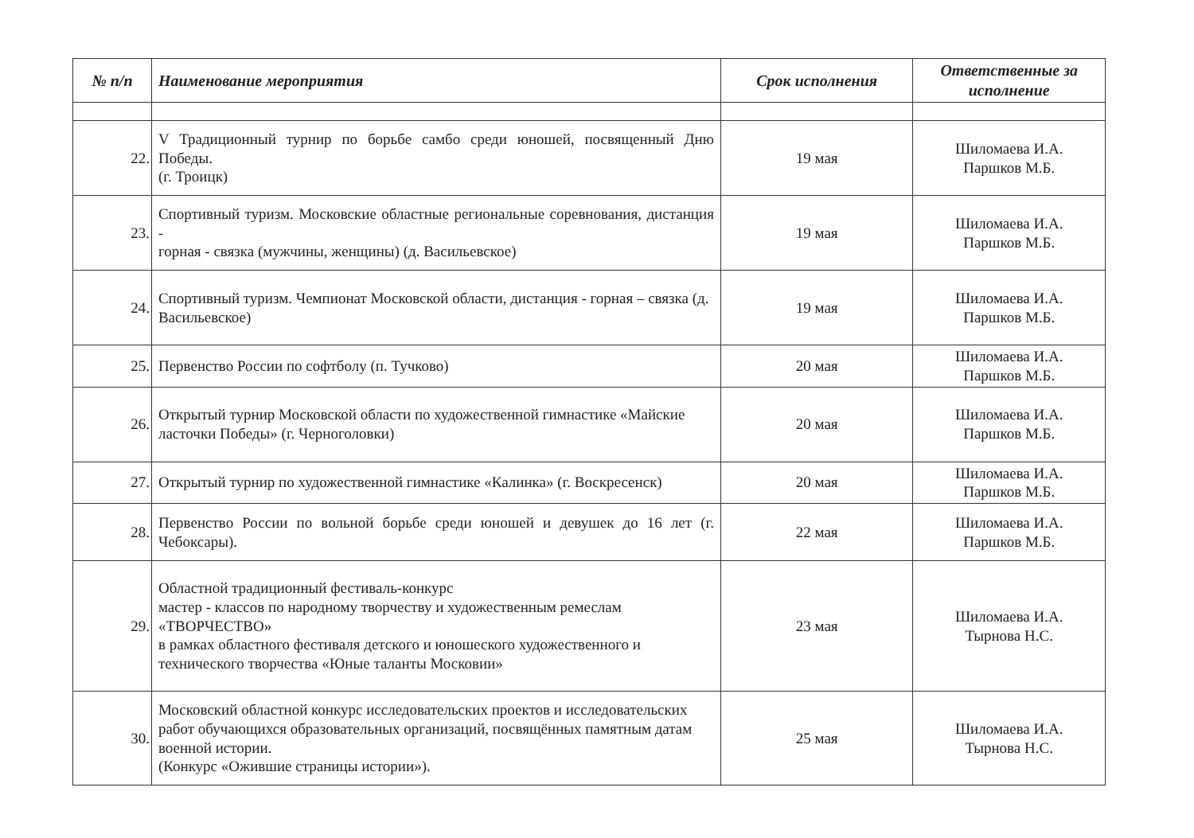| № п/п | Наименование мероприятия | Срок исполнения | Ответственные за исполнение |
| --- | --- | --- | --- |
| 22. | V Традиционный турнир по борьбе самбо среди юношей, посвященный Дню Победы. (г. Троицк) | 19 мая | Шиломаева И.А. Паршков М.Б. |
| 23. | Спортивный туризм. Московские областные региональные соревнования, дистанция - горная - связка (мужчины, женщины) (д. Васильевское) | 19 мая | Шиломаева И.А. Паршков М.Б. |
| 24. | Спортивный туризм. Чемпионат Московской области, дистанция - горная – связка (д. Васильевское) | 19 мая | Шиломаева И.А. Паршков М.Б. |
| 25. | Первенство России по софтболу (п. Тучково) | 20 мая | Шиломаева И.А. Паршков М.Б. |
| 26. | Открытый турнир Московской области по художественной гимнастике «Майские ласточки Победы» (г. Черноголовки) | 20 мая | Шиломаева И.А. Паршков М.Б. |
| 27. | Открытый турнир по художественной гимнастике «Калинка» (г. Воскресенск) | 20 мая | Шиломаева И.А. Паршков М.Б. |
| 28. | Первенство России по вольной борьбе среди юношей и девушек до 16 лет (г. Чебоксары). | 22 мая | Шиломаева И.А. Паршков М.Б. |
| 29. | Областной традиционный фестиваль-конкурс мастер - классов по народному творчеству и художественным ремеслам «ТВОРЧЕСТВО» в рамках областного фестиваля детского и юношеского художественного и технического творчества «Юные таланты Московии» | 23 мая | Шиломаева И.А. Тырнова Н.С. |
| 30. | Московский областной конкурс исследовательских проектов и исследовательских работ обучающихся образовательных организаций, посвящённых памятным датам военной истории. (Конкурс «Ожившие страницы истории»). | 25 мая | Шиломаева И.А. Тырнова Н.С. |